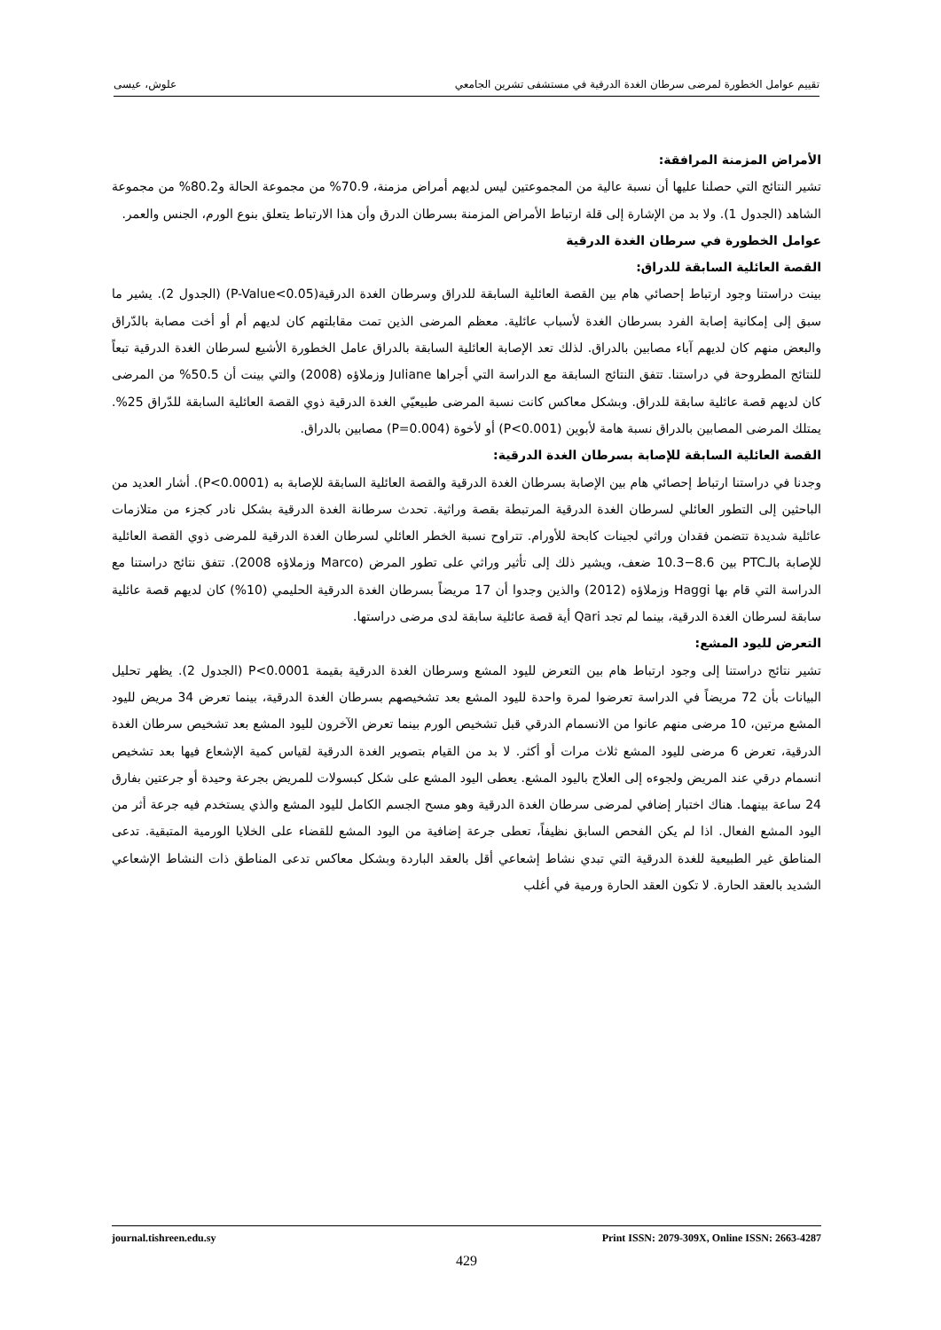تقييم عوامل الخطورة لمرضى سرطان الغدة الدرقية في مستشفى تشرين الجامعي علوش، عيسى
الأمراض المزمنة المرافقة:
تشير النتائج التي حصلنا عليها أن نسبة عالية من المجموعتين ليس لديهم أمراض مزمنة، 70.9% من مجموعة الحالة و80.2% من مجموعة الشاهد (الجدول 1). ولا بد من الإشارة إلى قلة ارتباط الأمراض المزمنة بسرطان الدرق وأن هذا الارتباط يتعلق بنوع الورم، الجنس والعمر.
عوامل الخطورة في سرطان الغدة الدرقية
القصة العائلية السابقة للدراق:
بينت دراستنا وجود ارتباط إحصائي هام بين القصة العائلية السابقة للدراق وسرطان الغدة الدرقية(P-Value<0.05) (الجدول 2). يشير ما سبق إلى إمكانية إصابة الفرد بسرطان الغدة لأسباب عائلية. معظم المرضى الذين تمت مقابلتهم كان لديهم أم أو أخت مصابة بالدّراق والبعض منهم كان لديهم آباء مصابين بالدراق. لذلك تعد الإصابة العائلية السابقة بالدراق عامل الخطورة الأشيع لسرطان الغدة الدرقية تبعاً للنتائج المطروحة في دراستنا. تتفق النتائج السابقة مع الدراسة التي أجراها Juliane وزملاؤه (2008) والتي بينت أن 50.5% من المرضى كان لديهم قصة عائلية سابقة للدراق. وبشكل معاكس كانت نسبة المرضى طبيعيّي الغدة الدرقية ذوي القصة العائلية السابقة للدّراق 25%. يمتلك المرضى المصابين بالدراق نسبة هامة لأبوين (P<0.001) أو لأخوة (P=0.004) مصابين بالدراق.
القصة العائلية السابقة للإصابة بسرطان الغدة الدرقية:
وجدنا في دراستنا ارتباط إحصائي هام بين الإصابة بسرطان الغدة الدرقية والقصة العائلية السابقة للإصابة به (P<0.0001). أشار العديد من الباحثين إلى التطور العائلي لسرطان الغدة الدرقية المرتبطة بقصة وراثية. تحدث سرطانة الغدة الدرقية بشكل نادر كجزء من متلازمات عائلية شديدة تتضمن فقدان وراثي لجينات كابحة للأورام. تتراوح نسبة الخطر العائلي لسرطان الغدة الدرقية للمرضى ذوي القصة العائلية للإصابة بالـPTC بين 8.6−10.3 ضعف، ويشير ذلك إلى تأثير وراثي على تطور المرض (Marco وزملاؤه 2008). تتفق نتائج دراستنا مع الدراسة التي قام بها Haggi وزملاؤه (2012) والذين وجدوا أن 17 مريضاً بسرطان الغدة الدرقية الحليمي (10%) كان لديهم قصة عائلية سابقة لسرطان الغدة الدرقية، بينما لم تجد Qari أية قصة عائلية سابقة لدى مرضى دراستها.
التعرض لليود المشع:
تشير نتائج دراستنا إلى وجود ارتباط هام بين التعرض لليود المشع وسرطان الغدة الدرقية بقيمة P<0.0001 (الجدول 2). يظهر تحليل البيانات بأن 72 مريضاً في الدراسة تعرضوا لمرة واحدة لليود المشع بعد تشخيصهم بسرطان الغدة الدرقية، بينما تعرض 34 مريض لليود المشع مرتين، 10 مرضى منهم عانوا من الانسمام الدرقي قبل تشخيص الورم بينما تعرض الآخرون لليود المشع بعد تشخيص سرطان الغدة الدرقية، تعرض 6 مرضى لليود المشع ثلاث مرات أو أكثر. لا بد من القيام بتصوير الغدة الدرقية لقياس كمية الإشعاع فيها بعد تشخيص انسمام درقي عند المريض ولجوءه إلى العلاج باليود المشع. يعطى اليود المشع على شكل كبسولات للمريض بجرعة وحيدة أو جرعتين بفارق 24 ساعة بينهما. هناك اختبار إضافي لمرضى سرطان الغدة الدرقية وهو مسح الجسم الكامل لليود المشع والذي يستخدم فيه جرعة أثر من اليود المشع الفعال. اذا لم يكن الفحص السابق نظيفاً، تعطى جرعة إضافية من اليود المشع للقضاء على الخلايا الورمية المتبقية. تدعى المناطق غير الطبيعية للغدة الدرقية التي تبدي نشاط إشعاعي أقل بالعقد الباردة وبشكل معاكس تدعى المناطق ذات النشاط الإشعاعي الشديد بالعقد الحارة. لا تكون العقد الحارة ورمية في أغلب
journal.tishreen.edu.sy Print ISSN: 2079-309X, Online ISSN: 2663-4287
429